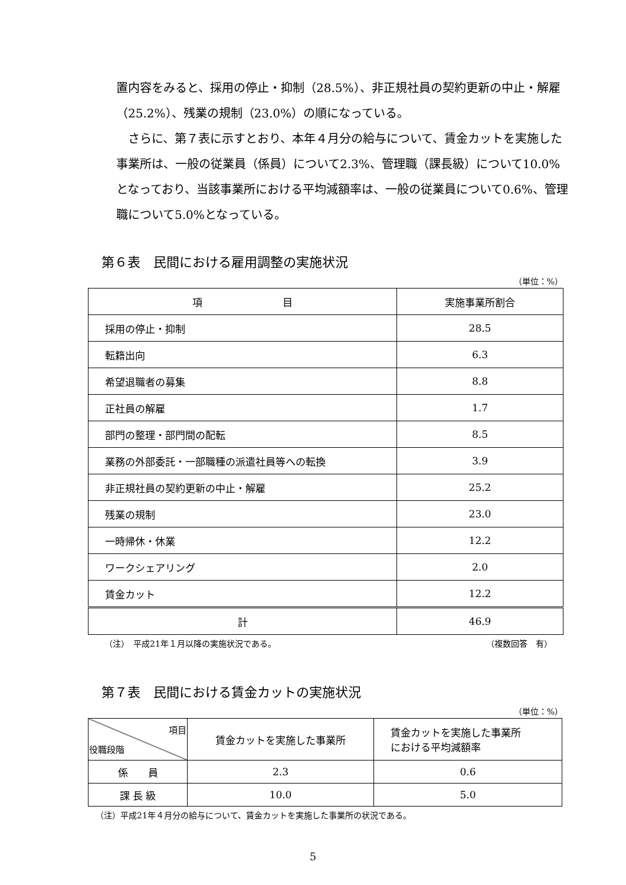置内容をみると、採用の停止・抑制（28.5%）、非正規社員の契約更新の中止・解雇（25.2%）、残業の規制（23.0%）の順になっている。
　さらに、第７表に示すとおり、本年４月分の給与について、賃金カットを実施した事業所は、一般の従業員（係員）について2.3%、管理職（課長級）について10.0%となっており、当該事業所における平均減額率は、一般の従業員について0.6%、管理職について5.0%となっている。
第６表　民間における雇用調整の実施状況
（単位：%）
| 項 目 | 実施事業所割合 |
| --- | --- |
| 採用の停止・抑制 | 28.5 |
| 転籍出向 | 6.3 |
| 希望退職者の募集 | 8.8 |
| 正社員の解雇 | 1.7 |
| 部門の整理・部門間の配転 | 8.5 |
| 業務の外部委託・一部職種の派遣社員等への転換 | 3.9 |
| 非正規社員の契約更新の中止・解雇 | 25.2 |
| 残業の規制 | 23.0 |
| 一時帰休・休業 | 12.2 |
| ワークシェアリング | 2.0 |
| 賃金カット | 12.2 |
| 計 | 46.9 |
（注）　平成21年１月以降の実施状況である。 （複数回答　有）
第７表　民間における賃金カットの実施状況
（単位：%）
| 項目 役職段階 | 賃金カットを実施した事業所 | 賃金カットを実施した事業所 における平均減額率 |
| 係 員 | 2.3 | 0.6 |
| 課 長 級 | 10.0 | 5.0 |
（注）平成21年４月分の給与について、賃金カットを実施した事業所の状況である。
5